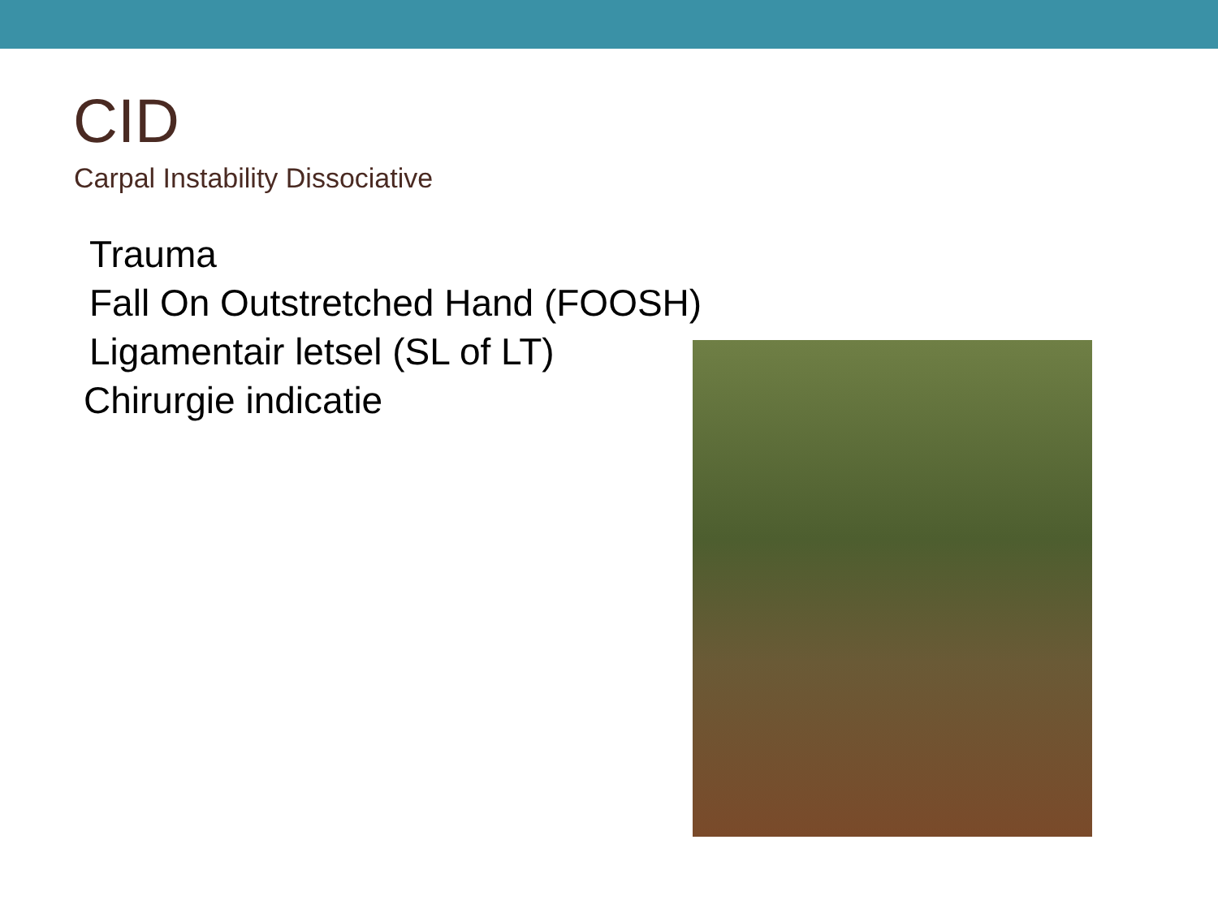CID
Carpal Instability Dissociative
Trauma
Fall On Outstretched Hand (FOOSH)
Ligamentair letsel (SL of LT)
Chirurgie indicatie